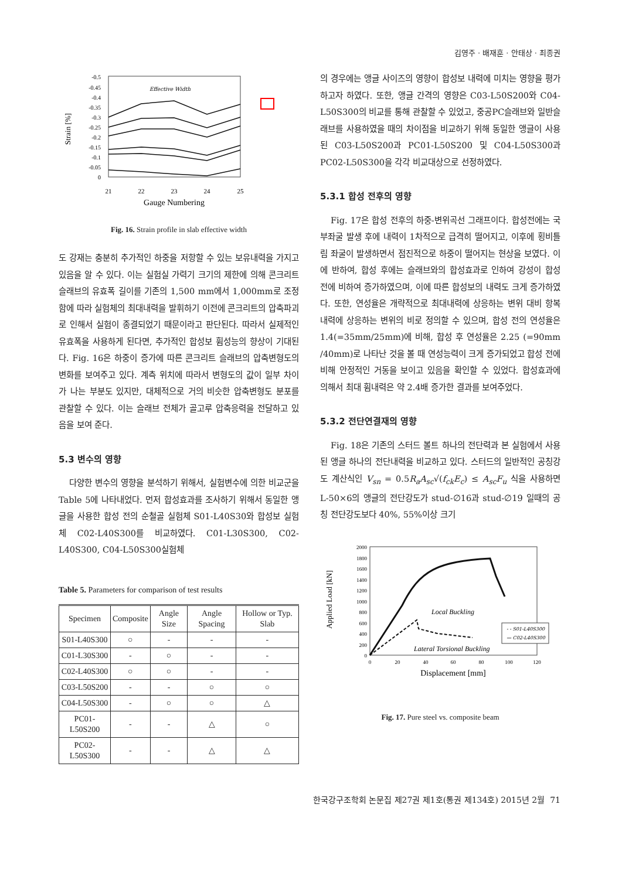김영주 · 배재훈 · 안태상 · 최종권
-0.5
-0.45
-0.4
-0.35
-0.3
-0.25
-0.2
-0.15
-0.1
-0.05
0
21
22
23
24
25
Gauge Numbering
Strain [%]
Effective Width
Fig. 16. Strain profile in slab effective width
도 강재는 충분히 추가적인 하중을 저항할 수 있는 보유내력을 가지고 있음을 알 수 있다. 이는 실험실 가력기 크기의 제한에 의해 콘크리트 슬래브의 유효폭 길이를 기존의 1,500 mm에서 1,000mm로 조정함에 따라 실험체의 최대내력을 발휘하기 이전에 콘크리트의 압축파괴로 인해서 실험이 종결되었기 때문이라고 판단된다. 따라서 실제적인 유효폭을 사용하게 된다면, 추가적인 합성보 휨성능의 향상이 기대된다. Fig. 16은 하중이 증가에 따른 콘크리트 슬래브의 압축변형도의 변화를 보여주고 있다. 계측 위치에 따라서 변형도의 값이 일부 차이가 나는 부분도 있지만, 대체적으로 거의 비슷한 압축변형도 분포를 관찰할 수 있다. 이는 슬래브 전체가 골고루 압축응력을 전달하고 있음을 보여 준다.
5.3 변수의 영향
다양한 변수의 영향을 분석하기 위해서, 실험변수에 의한 비교군을 Table 5에 나타내었다. 먼저 합성효과를 조사하기 위해서 동일한 앵글을 사용한 합성 전의 순철골 실험체 S01-L40S30와 합성보 실험체 C02-L40S300를 비교하였다. C01-L30S300, C02-L40S300, C04-L50S300실험체
Table 5. Parameters for comparison of test results
| Specimen | Composite | Angle Size | Angle Spacing | Hollow or Typ. Slab |
| --- | --- | --- | --- | --- |
| S01-L40S300 | ○ | - | - | - |
| C01-L30S300 | - | ○ | - | - |
| C02-L40S300 | ○ | ○ | - | - |
| C03-L50S200 | - | - | ○ | ○ |
| C04-L50S300 | - | ○ | ○ | △ |
| PC01-L50S200 | - | - | △ | ○ |
| PC02-L50S300 | - | - | △ | △ |
의 경우에는 앵글 사이즈의 영향이 합성보 내력에 미치는 영향을 평가하고자 하였다. 또한, 앵글 간격의 영향은 C03-L50S200와 C04-L50S300의 비교를 통해 관찰할 수 있었고, 중공PC슬래브와 일반슬래브를 사용하였을 때의 차이점을 비교하기 위해 동일한 앵글이 사용된 C03-L50S200과 PC01-L50S200 및 C04-L50S300과 PC02-L50S300을 각각 비교대상으로 선정하였다.
5.3.1 합성 전후의 영향
Fig. 17은 합성 전후의 하중-변위곡선 그래프이다. 합성전에는 국부좌굴 발생 후에 내력이 1차적으로 급격히 떨어지고, 이후에 횡비틀림 좌굴이 발생하면서 점진적으로 하중이 떨어지는 현상을 보였다. 이에 반하여, 합성 후에는 슬래브와의 합성효과로 인하여 강성이 합성 전에 비하여 증가하였으며, 이에 따른 합성보의 내력도 크게 증가하였다. 또한, 연성율은 개략적으로 최대내력에 상응하는 변위 대비 항복내력에 상응하는 변위의 비로 정의할 수 있으며, 합성 전의 연성율은 1.4(=35mm/25mm)에 비해, 합성 후 연성율은 2.25 (=90mm /40mm)로 나타난 것을 볼 때 연성능력이 크게 증가되었고 합성 전에 비해 안정적인 거동을 보이고 있음을 확인할 수 있었다. 합성효과에 의해서 최대 휨내력은 약 2.4배 증가한 결과를 보여주었다.
5.3.2 전단연결재의 영향
Fig. 18은 기존의 스터드 볼트 하나의 전단력과 본 실험에서 사용된 앵글 하나의 전단내력을 비교하고 있다. 스터드의 일반적인 공칭강도 계산식인 V<sub>sn</sub> = 0.5R<sub>a</sub>A<sub>sc</sub>√(f<sub>ck</sub>E<sub>c</sub>) ≤ A<sub>sc</sub>F<sub>u</sub> 식을 사용하면 L-50×6의 앵글의 전단강도가 stud-∅16과 stud-∅19 일때의 공칭 전단강도보다 40%, 55%이상 크기
2000
1800
1600
1400
1200
1000
800
600
400
200
0
0
20
40
60
80
100
120
Displacement [mm]
Applied Load [kN]
Local Buckling
Lateral Torsional Buckling
- - S01-L40S300
— C02-L40S300
Fig. 17. Pure steel vs. composite beam
한국강구조학회 논문집 제27권 제1호(통권 제134호) 2015년 2월 71